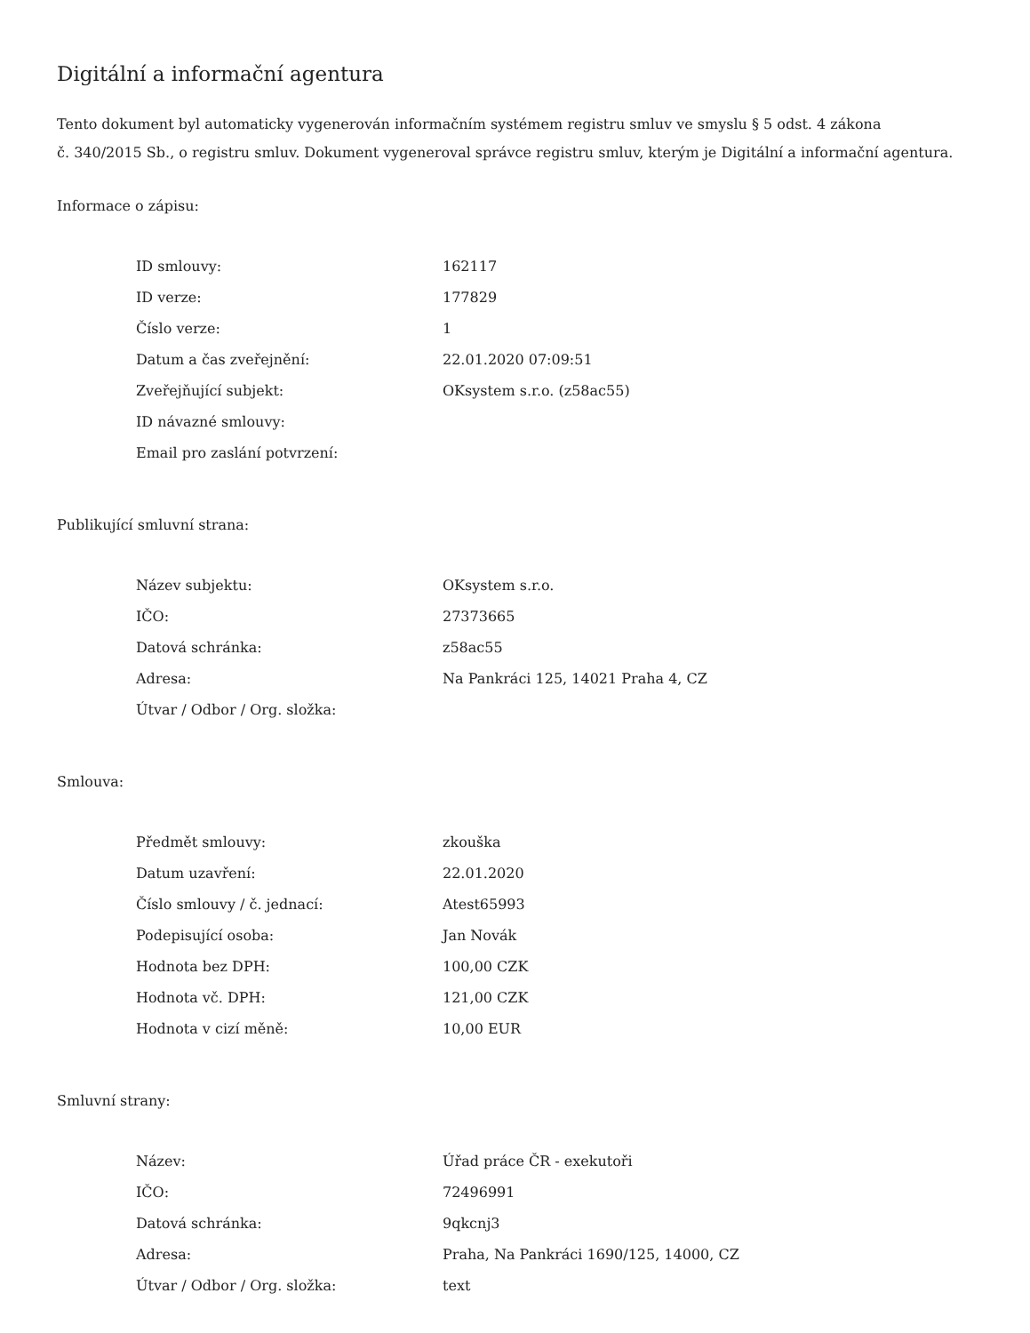Digitální a informační agentura
Tento dokument byl automaticky vygenerován informačním systémem registru smluv ve smyslu § 5 odst. 4 zákona
č. 340/2015 Sb., o registru smluv. Dokument vygeneroval správce registru smluv, kterým je Digitální a informační agentura.
Informace o zápisu:
| ID smlouvy: | 162117 |
| ID verze: | 177829 |
| Číslo verze: | 1 |
| Datum a čas zveřejnění: | 22.01.2020 07:09:51 |
| Zveřejňující subjekt: | OKsystem s.r.o. (z58ac55) |
| ID návazné smlouvy: | |
| Email pro zaslání potvrzení: | |
Publikující smluvní strana:
| Název subjektu: | OKsystem s.r.o. |
| IČO: | 27373665 |
| Datová schránka: | z58ac55 |
| Adresa: | Na Pankráci 125, 14021 Praha 4, CZ |
| Útvar / Odbor / Org. složka: | |
Smlouva:
| Předmět smlouvy: | zkouška |
| Datum uzavření: | 22.01.2020 |
| Číslo smlouvy / č. jednací: | Atest65993 |
| Podepisující osoba: | Jan Novák |
| Hodnota bez DPH: | 100,00 CZK |
| Hodnota vč. DPH: | 121,00 CZK |
| Hodnota v cizí měně: | 10,00 EUR |
Smluvní strany:
| Název: | Úřad práce ČR - exekutoři |
| IČO: | 72496991 |
| Datová schránka: | 9qkcnj3 |
| Adresa: | Praha, Na Pankráci 1690/125, 14000, CZ |
| Útvar / Odbor / Org. složka: | text |